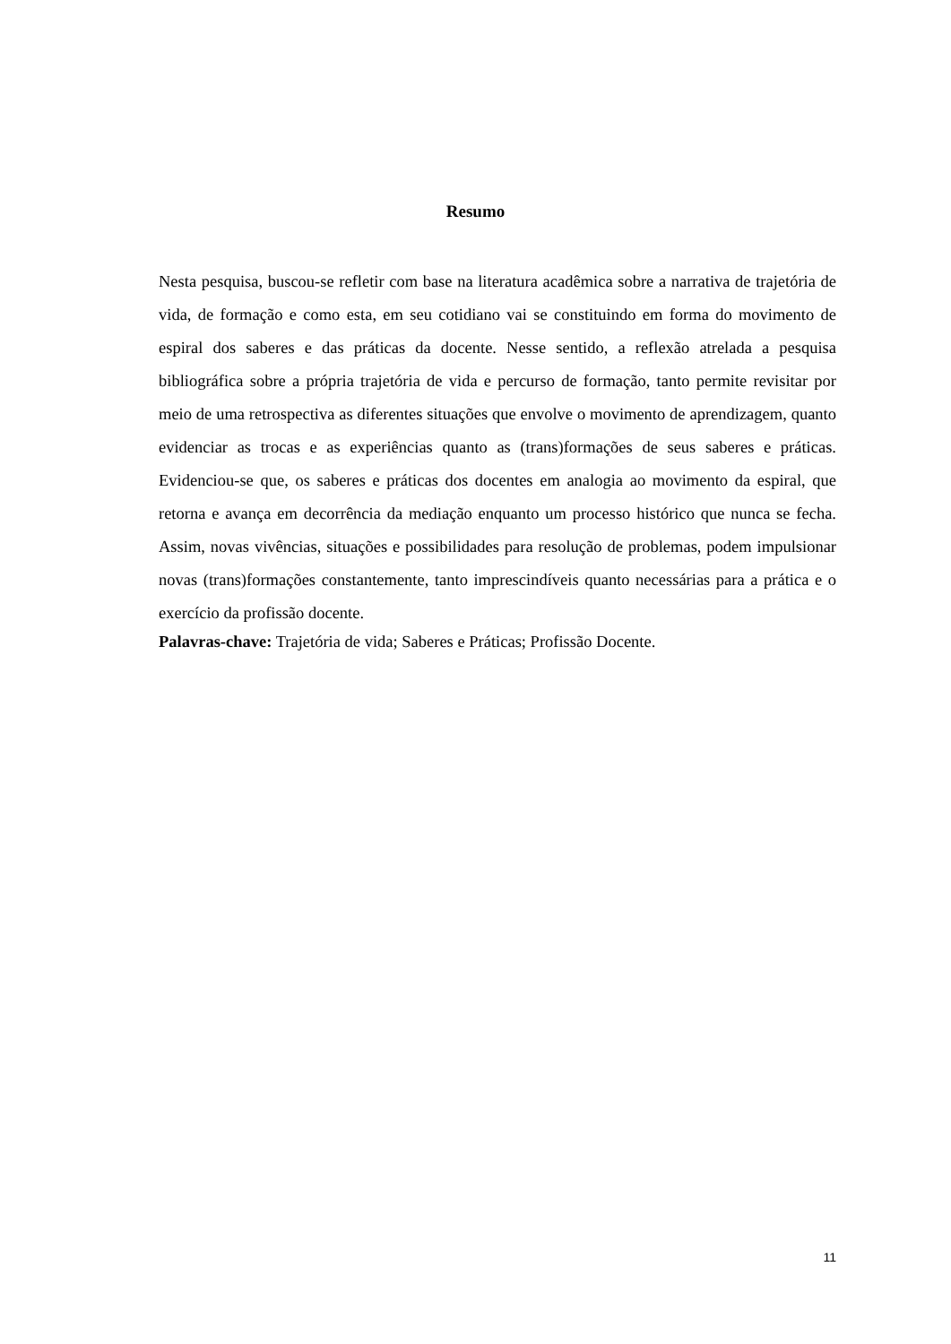Resumo
Nesta pesquisa, buscou-se refletir com base na literatura acadêmica sobre a narrativa de trajetória de vida, de formação e como esta, em seu cotidiano vai se constituindo em forma do movimento de espiral dos saberes e das práticas da docente. Nesse sentido, a reflexão atrelada a pesquisa bibliográfica sobre a própria trajetória de vida e percurso de formação, tanto permite revisitar por meio de uma retrospectiva as diferentes situações que envolve o movimento de aprendizagem, quanto evidenciar as trocas e as experiências quanto as (trans)formações de seus saberes e práticas. Evidenciou-se que, os saberes e práticas dos docentes em analogia ao movimento da espiral, que retorna e avança em decorrência da mediação enquanto um processo histórico que nunca se fecha. Assim, novas vivências, situações e possibilidades para resolução de problemas, podem impulsionar novas (trans)formações constantemente, tanto imprescindíveis quanto necessárias para a prática e o exercício da profissão docente.
Palavras-chave: Trajetória de vida; Saberes e Práticas; Profissão Docente.
11